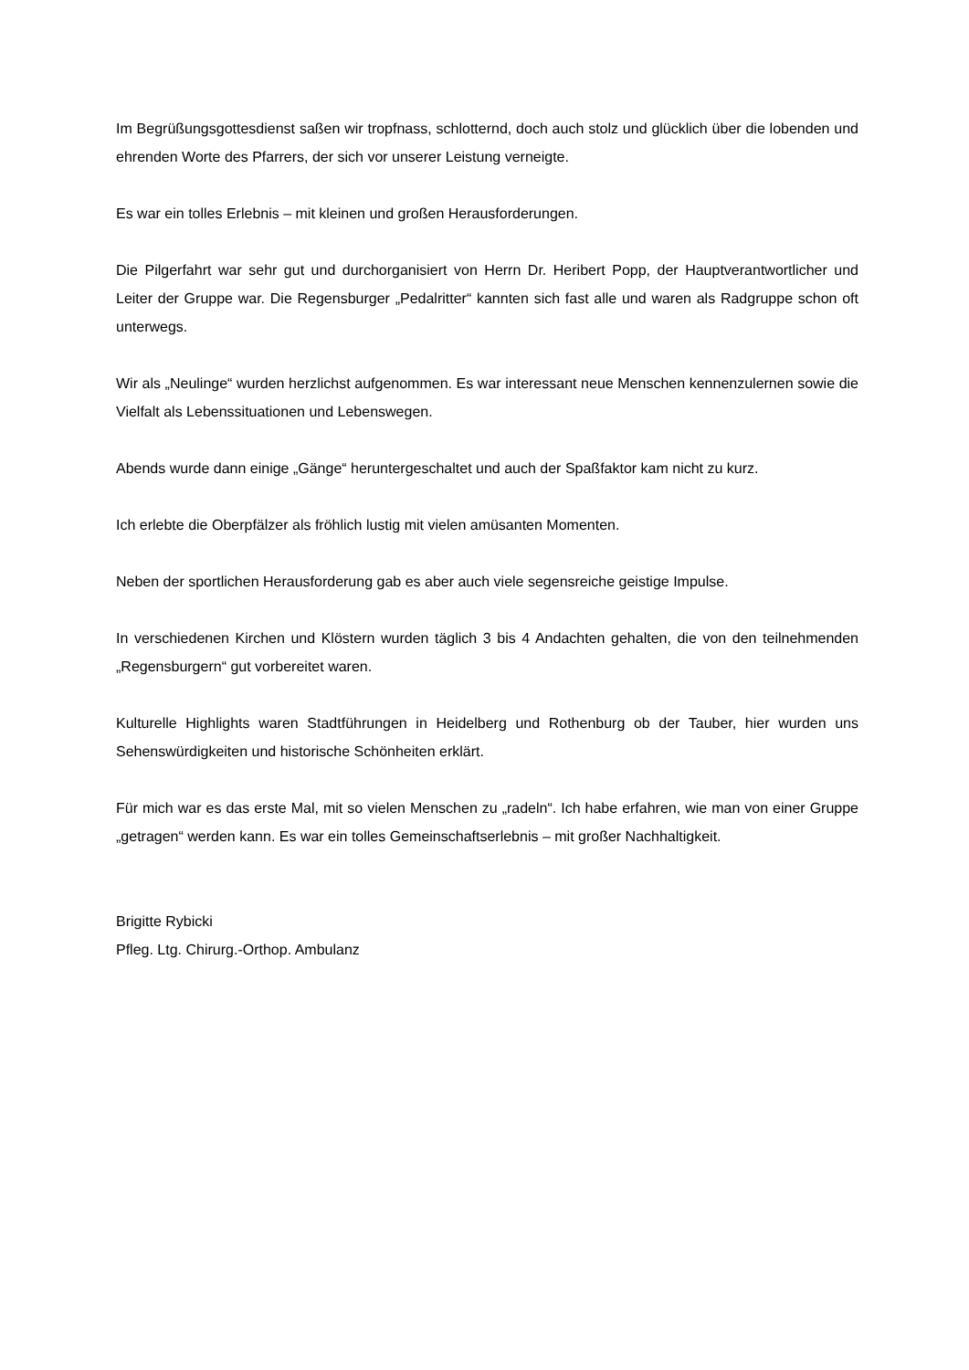Im Begrüßungsgottesdienst saßen wir tropfnass, schlotternd, doch auch stolz und glücklich über die lobenden und ehrenden Worte des Pfarrers, der sich vor unserer Leistung verneigte.
Es war ein tolles Erlebnis – mit kleinen und großen Herausforderungen.
Die Pilgerfahrt war sehr gut und durchorganisiert von Herrn Dr. Heribert Popp, der Hauptverantwortlicher und Leiter der Gruppe war. Die Regensburger „Pedalritter“ kannten sich fast alle und waren als Radgruppe schon oft unterwegs.
Wir als „Neulinge“ wurden herzlichst aufgenommen. Es war interessant neue Menschen kennenzulernen sowie die Vielfalt als Lebenssituationen und Lebenswegen.
Abends wurde dann einige „Gänge“ heruntergeschaltet und auch der Spaßfaktor kam nicht zu kurz.
Ich erlebte die Oberpfälzer als fröhlich lustig mit vielen amüsanten Momenten.
Neben der sportlichen Herausforderung gab es aber auch viele segensreiche geistige Impulse.
In verschiedenen Kirchen und Klöstern wurden täglich 3 bis 4 Andachten gehalten, die von den teilnehmenden „Regensburgern“ gut vorbereitet waren.
Kulturelle Highlights waren Stadtführungen in Heidelberg und Rothenburg ob der Tauber, hier wurden uns Sehenswürdigkeiten und historische Schönheiten erklärt.
Für mich war es das erste Mal, mit so vielen Menschen zu „radeln“. Ich habe erfahren, wie man von einer Gruppe „getragen“ werden kann. Es war ein tolles Gemeinschaftserlebnis – mit großer Nachhaltigkeit.
Brigitte Rybicki
Pfleg. Ltg. Chirurg.-Orthop. Ambulanz